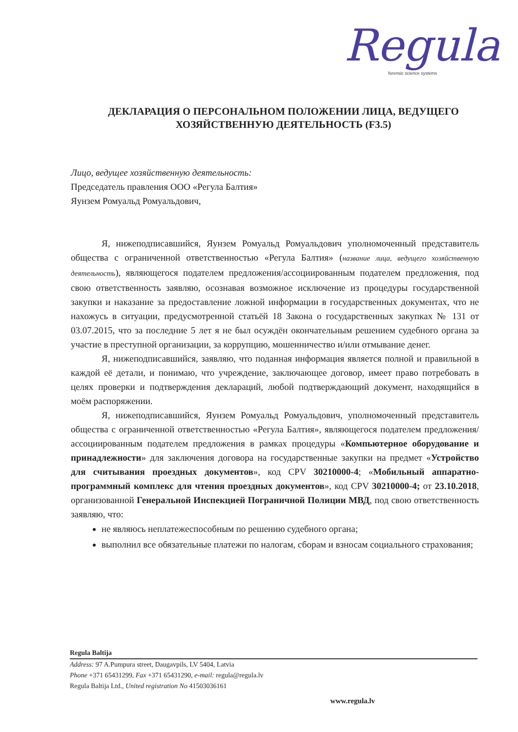Regula
forensic science systems
ДЕКЛАРАЦИЯ О ПЕРСОНАЛЬНОМ ПОЛОЖЕНИИ ЛИЦА, ВЕДУЩЕГО ХОЗЯЙСТВЕННУЮ ДЕЯТЕЛЬНОСТЬ (F3.5)
Лицо, ведущее хозяйственную деятельность:
Председатель правления ООО «Регула Балтия»
Яунзем Ромуальд Ромуальдович,
Я, нижеподписавшийся, Яунзем Ромуальд Ромуальдович уполномоченный представитель общества с ограниченной ответственностью «Регула Балтия» (название лица, ведущего хозяйственную деятельность), являющегося подателем предложения/ассоциированным подателем предложения, под свою ответственность заявляю, осознавая возможное исключение из процедуры государственной закупки и наказание за предоставление ложной информации в государственных документах, что не нахожусь в ситуации, предусмотренной статьёй 18 Закона о государственных закупках № 131 от 03.07.2015, что за последние 5 лет я не был осуждён окончательным решением судебного органа за участие в преступной организации, за коррупцию, мошенничество и/или отмывание денег.
Я, нижеподписавшийся, заявляю, что поданная информация является полной и правильной в каждой её детали, и понимаю, что учреждение, заключающее договор, имеет право потребовать в целях проверки и подтверждения деклараций, любой подтверждающий документ, находящийся в моём распоряжении.
Я, нижеподписавшийся, Яунзем Ромуальд Ромуальдович, уполномоченный представитель общества с ограниченной ответственностью «Регула Балтия», являющегося подателем предложения/ассоциированным подателем предложения в рамках процедуры «Компьютерное оборудование и принадлежности» для заключения договора на государственные закупки на предмет «Устройство для считывания проездных документов», код CPV 30210000-4; «Мобильный аппаратно-программный комплекс для чтения проездных документов», код CPV 30210000-4; от 23.10.2018, организованной Генеральной Инспекцией Пограничной Полиции МВД, под свою ответственность заявляю, что:
не являюсь неплатежеспособным по решению судебного органа;
выполнил все обязательные платежи по налогам, сборам и взносам социального страхования;
Regula Baltija
Address: 97 A.Pumpura street, Daugavpils, LV 5404, Latvia
Phone +371 65431299, Fax +371 65431290, e-mail: regula@regula.lv
Regula Baltija Ltd., United registration No 41503036161
www.regula.lv